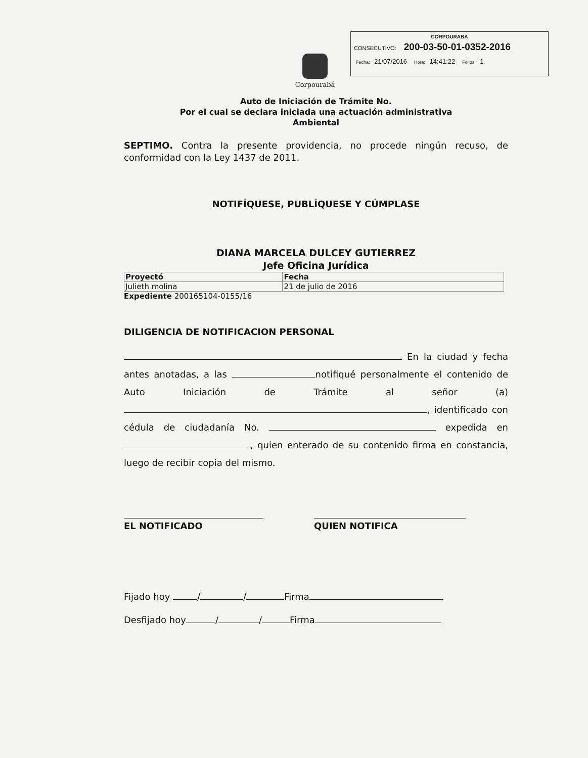CORPOURABA
CONSECUTIVO: 200-03-50-01-0352-2016
Fecha: 21/07/2016 Hora: 14:41:22 Folios: 1
Corpourabá
Auto de Iniciación de Trámite No.
Por el cual se declara iniciada una actuación administrativa
Ambiental
SEPTIMO. Contra la presente providencia, no procede ningún recuso, de conformidad con la Ley 1437 de 2011.
NOTIFÍQUESE, PUBLÍQUESE Y CÚMPLASE
DIANA MARCELA DULCEY GUTIERREZ
Jefe Oficina Jurídica
| Proyectó | Fecha |
| Julieth molina | 21 de julio de 2016 |
Expediente 200165104-0155/16
DILIGENCIA DE NOTIFICACION PERSONAL
En la ciudad y fecha antes anotadas, a las notifiqué personalmente el contenido de Auto Iniciación de Trámite al señor (a) , identificado con cédula de ciudadanía No. expedida en , quien enterado de su contenido firma en constancia, luego de recibir copia del mismo.
EL NOTIFICADO QUIEN NOTIFICA
Fijado hoy / / Firma
Desfijado hoy / / Firma